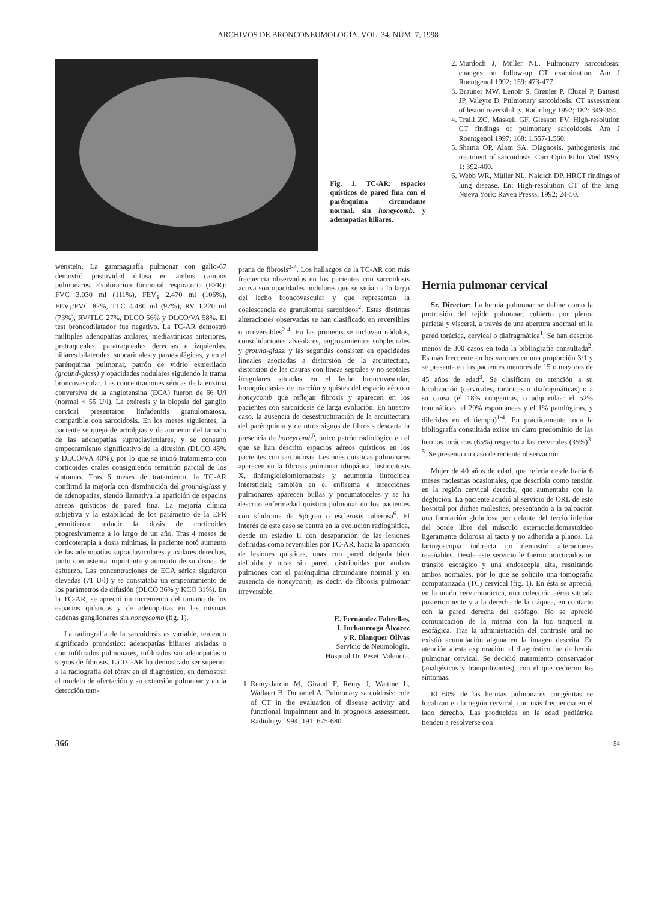ARCHIVOS DE BRONCONEUMOLOGÍA. VOL. 34, NÚM. 7, 1998
Fig. 1. TC-AR: espacios quísticos de pared fina con el parénquima circundante normal, sin honeycomb, y adenopatías hiliares.
2. Murdoch J, Müller NL. Pulmonary sarcoidosis: changes on follow-up CT examination. Am J Roentgenol 1992; 159: 473-477.
3. Brauner MW, Lenoir S, Grenier P, Cluzel P, Battesti JP, Valeyre D. Pulmonary sarcoidosis: CT assessment of lesion reversibility. Radiology 1992; 182: 349-354.
4. Traill ZC, Maskell GF, Glesson FV. High-resolution CT findings of pulmonary sarcoidosis. Am J Roentgenol 1997; 168: 1.557-1.560.
5. Shama OP, Alam SA. Diagnosis, pathogenesis and treatment of sarcoidosis. Curr Opin Pulm Med 1995; 1: 392-400.
6. Webb WR, Müller NL, Naidich DP. HRCT findings of lung disease. En: High-resolution CT of the lung. Nueva York: Raven Presss, 1992; 24-50.
wenstein. La gammagrafía pulmonar con galio-67 demostró positividad difusa en ambos campos pulmonares. Exploración funcional respiratoria (EFR): FVC 3.030 ml (111%), FEV<sub>1</sub> 2.470 ml (106%), FEV<sub>1</sub>/FVC 82%, TLC 4.480 ml (97%), RV 1.220 ml (73%), RV/TLC 27%, DLCO 56% y DLCO/VA 58%. El test broncodilatador fue negativo. La TC-AR demostró múltiples adenopatías axilares, mediastínicas anteriores, pretraqueales, paratraqueales derechas e izquierdas, hiliares bilaterales, subcarinales y paraesofágicas, y en el parénquima pulmonar, patrón de vidrio esmerilado (ground-glass) y opacidades nodulares siguiendo la trama broncovascular. Las concentraciones séricas de la enzima conversiva de la angiotensina (ECA) fueron de 66 U/l (normal < 55 U/l). La exéresis y la biopsia del ganglio cervical presentaron linfadenitis granulomatosa, compatible con sarcoidosis. En los meses siguientes, la paciente se quejó de artralgias y de aumento del tamaño de las adenopatías supraclaviculares, y se constató empeoramiento significativo de la difusión (DLCO 45% y DLCO/VA 40%), por lo que se inició tratamiento con corticoides orales consiguiendo remisión parcial de los síntomas. Tras 6 meses de tratamiento, la TC-AR confirmó la mejoría con disminución del ground-glass y de adenopatías, siendo llamativa la aparición de espacios aéreos quísticos de pared fina. La mejoría clínica subjetiva y la estabilidad de los parámetro de la EFR permitieron reducir la dosis de corticoides progresivamente a lo largo de un año. Tras 4 meses de corticoterapia a dosis mínimas, la paciente notó aumento de las adenopatías supraclaviculares y axilares derechas, junto con astenia importante y aumento de su disnea de esfuerzo. Las concentraciones de ECA sérica siguieron elevadas (71 U/l) y se constataba un empeoramiento de los parámetros de difusión (DLCO 36% y KCO 31%). En la TC-AR, se apreció un incremento del tamaño de los espacios quísticos y de adenopatías en las mismas cadenas ganglionares sin honeycomb (fig. 1).
La radiografía de la sarcoidosis es variable, teniendo significado pronóstico: adenopatías hiliares aisladas o con infiltrados pulmonares, infiltrados sin adenopatías o signos de fibrosis. La TC-AR ha demostrado ser superior a la radiografía del tórax en el diagnóstico, en demostrar el modelo de afectación y su extensión pulmonar y en la detección tem-
prana de fibrosis<sup>2-4</sup>. Los hallazgos de la TC-AR con más frecuencia observados en los pacientes con sarcoidosis activa son opacidades nodulares que se sitúan a lo largo del lecho broncovascular y que representan la coalescencia de granulomas sarcoideos<sup>2</sup>. Estas distintas alteraciones observadas se han clasificado en reversibles o irreversibles<sup>2-4</sup>. En las primeras se incluyen nódulos, consolidaciones alveolares, engrosamientos subpleurales y ground-glass, y las segundas consisten en opacidades lineales asociadas a distorsión de la arquitectura, distorsión de las cisuras con líneas septales y no septales irregulares situadas en el lecho broncovascular, bronquiectasias de tracción y quistes del espacio aéreo o honeycomb que reflejan fibrosis y aparecen en los pacientes con sarcoidosis de larga evolución. En nuestro caso, la ausencia de desestructuración de la arquitectura del parénquima y de otros signos de fibrosis descarta la presencia de honeycomb<sup>6</sup>, único patrón radiológico en el que se han descrito espacios aéreos quísticos en los pacientes con sarcoidosis. Lesiones quísticas pulmonares aparecen en la fibrosis pulmonar idiopática, histiocitosis X, linfangioleiomiomatosis y neumonía linfocítica intersticial; también en el enfisema e infecciones pulmonares aparecen bullas y pneumatoceles y se ha descrito enfermedad quística pulmonar en los pacientes con síndrome de Sjögren o esclerosis tuberosa<sup>6</sup>. El interés de este caso se centra en la evolución radiográfica, desde un estadio II con desaparición de las lesiones definidas como reversibles por TC-AR, hacia la aparición de lesiones quísticas, unas con pared delgada bien definida y otras sin pared, distribuidas por ambos pulmones con el parénquima circundante normal y en ausencia de honeycomb, es decir, de fibrosis pulmonar irreversible.
E. Fernández Fabrellas,
I. Inchaurraga Álvarez
y R. Blanquer Olivas
Servicio de Neumología.
Hospital Dr. Peset. Valencia.
1. Remy-Jardin M, Giraud F, Remy J, Wattine L, Wallaert B, Duhamel A. Pulmonary sarcoidosis: role of CT in the evaluation of disease activity and functional impairment and in prognosis assessment. Radiology 1994; 191: 675-680.
Hernia pulmonar cervical
Sr. Director: La hernia pulmonar se define como la protrusión del tejido pulmonar, cubierto por pleura parietal y visceral, a través de una abertura anormal en la pared torácica, cervical o diafragmática<sup>1</sup>. Se han descrito menos de 300 casos en toda la bibliografía consultada<sup>2</sup>. Es más frecuente en los varones en una proporción 3/1 y se presenta en los pacientes menores de 15 o mayores de 45 años de edad<sup>3</sup>. Se clasifican en atención a su localización (cervicales, torácicas o diafragmáticas) o a su causa (el 18% congénitas, o adquiridas: el 52% traumáticas, el 29% espontáneas y el 1% patológicas, y diferidas en el tiempo)<sup>1-4</sup>. En prácticamente toda la bibliografía consultada existe un claro predominio de las hernias torácicas (65%) respecto a las cervicales (35%)<sup>3-5</sup>. Se presenta un caso de reciente observación.
Mujer de 40 años de edad, que refería desde hacía 6 meses molestias ocasionales, que describía como tensión en la región cervical derecha, que aumentaba con la deglución. La paciente acudió al servicio de ORL de este hospital por dichas molestias, presentando a la palpación una formación globulosa por delante del tercio inferior del borde libre del músculo esternocleidomastoideo ligeramente dolorosa al tacto y no adherida a planos. La laringoscopia indirecta no demostró alteraciones reseñables. Desde este servicio le fueron practicados un tránsito esofágico y una endoscopia alta, resultando ambos normales, por lo que se solicitó una tomografía computarizada (TC) cervical (fig. 1). En ésta se apreció, en la unión cervicotorácica, una colección aérea situada posteriormente y a la derecha de la tráquea, en contacto con la pared derecha del esófago. No se apreció comunicación de la misma con la luz traqueal ni esofágica. Tras la administración del contraste oral no existió acumulación alguna en la imagen descrita. En atención a esta exploración, el diagnóstico fue de hernia pulmonar cervical. Se decidió tratamiento conservador (analgésicos y tranquilizantes), con el que cedieron los síntomas.
El 60% de las hernias pulmonares congénitas se localizan en la región cervical, con más frecuencia en el lado derecho. Las producidas en la edad pediátrica tienden a resolverse con
366 54